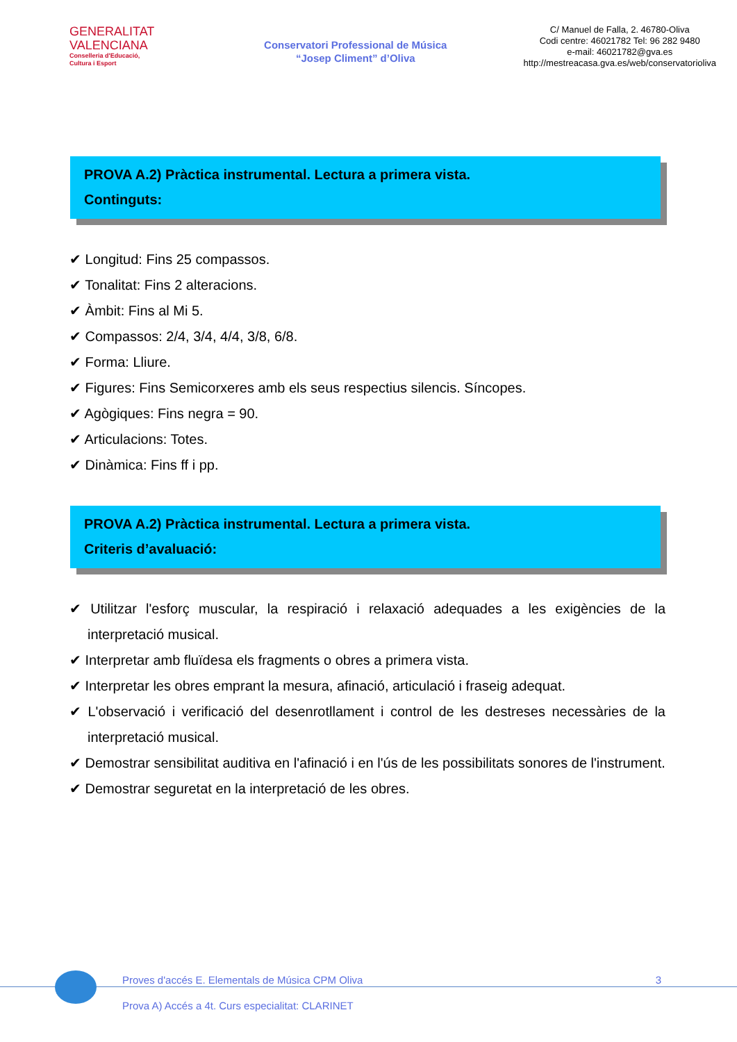GENERALITAT
VALENCIANA
Conselleria d'Educació,
Cultura i Esport
Conservatori Professional de Música
“Josep Climent” d’Oliva
C/ Manuel de Falla, 2. 46780-Oliva
Codi centre: 46021782 Tel: 96 282 9480
e-mail: 46021782@gva.es
http://mestreacasa.gva.es/web/conservatorioliva
PROVA A.2) Pràctica instrumental. Lectura a primera vista.
Continguts:
✔ Longitud: Fins 25 compassos.
✔ Tonalitat: Fins 2 alteracions.
✔ Àmbit: Fins al Mi 5.
✔ Compassos: 2/4, 3/4, 4/4, 3/8, 6/8.
✔ Forma: Lliure.
✔ Figures: Fins Semicorxeres amb els seus respectius silencis. Síncopes.
✔ Agògiques: Fins negra = 90.
✔ Articulacions: Totes.
✔ Dinàmica: Fins ff i pp.
PROVA A.2) Pràctica instrumental. Lectura a primera vista.
Criteris d’avaluació:
✔ Utilitzar l'esforç muscular, la respiració i relaxació adequades a les exigències de la interpretació musical.
✔ Interpretar amb fluïdesa els fragments o obres a primera vista.
✔ Interpretar les obres emprant la mesura, afinació, articulació i fraseig adequat.
✔ L'observació i verificació del desenrotllament i control de les destreses necessàries de la interpretació musical.
✔ Demostrar sensibilitat auditiva en l'afinació i en l'ús de les possibilitats sonores de l'instrument.
✔ Demostrar seguretat en la interpretació de les obres.
3 Proves d'accés E. Elementals de Música CPM Oliva
Prova A) Accés a 4t. Curs especialitat: CLARINET